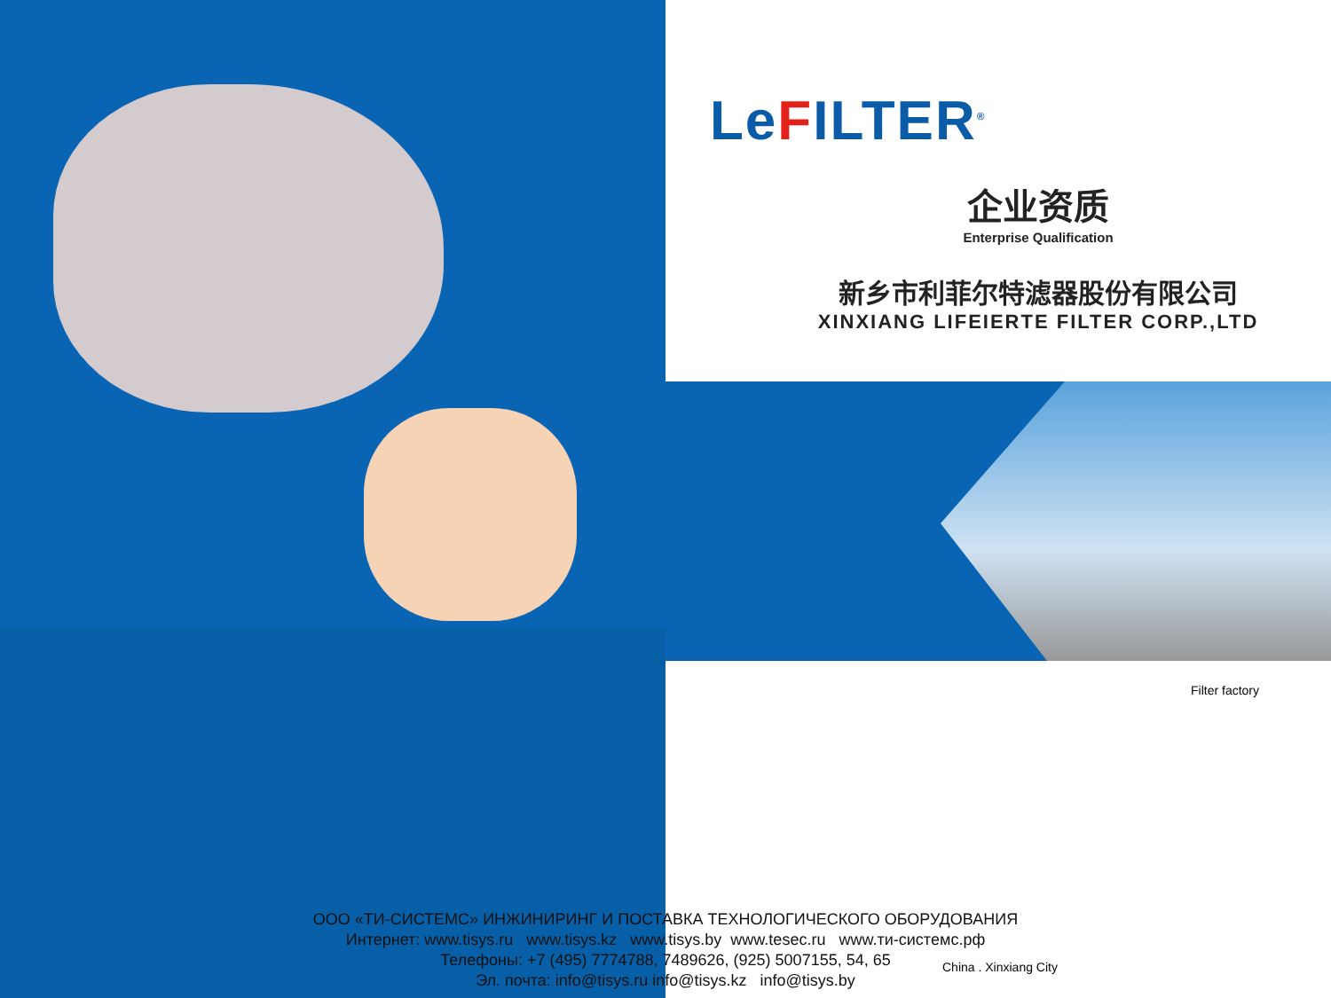LeFILTER<sup>®</sup>
企业资质
Enterprise Qualification
新乡市利菲尔特滤器股份有限公司
XINXIANG LIFEIERTE FILTER CORP.,LTD
Filter factory
ООО «ТИ-СИСТЕМС» ИНЖИНИРИНГ И ПОСТАВКА ТЕХНОЛОГИЧЕСКОГО ОБОРУДОВАНИЯ
Интернет: www.tisys.ru www.tisys.kz www.tisys.by www.tesec.ru www.ти-систeмс.рф
Телефоны: +7 (495) 7774788, 7489626, (925) 5007155, 54, 65
Эл. почта: info@tisys.ru info@tisys.kz info@tisys.by
China . Xinxiang City